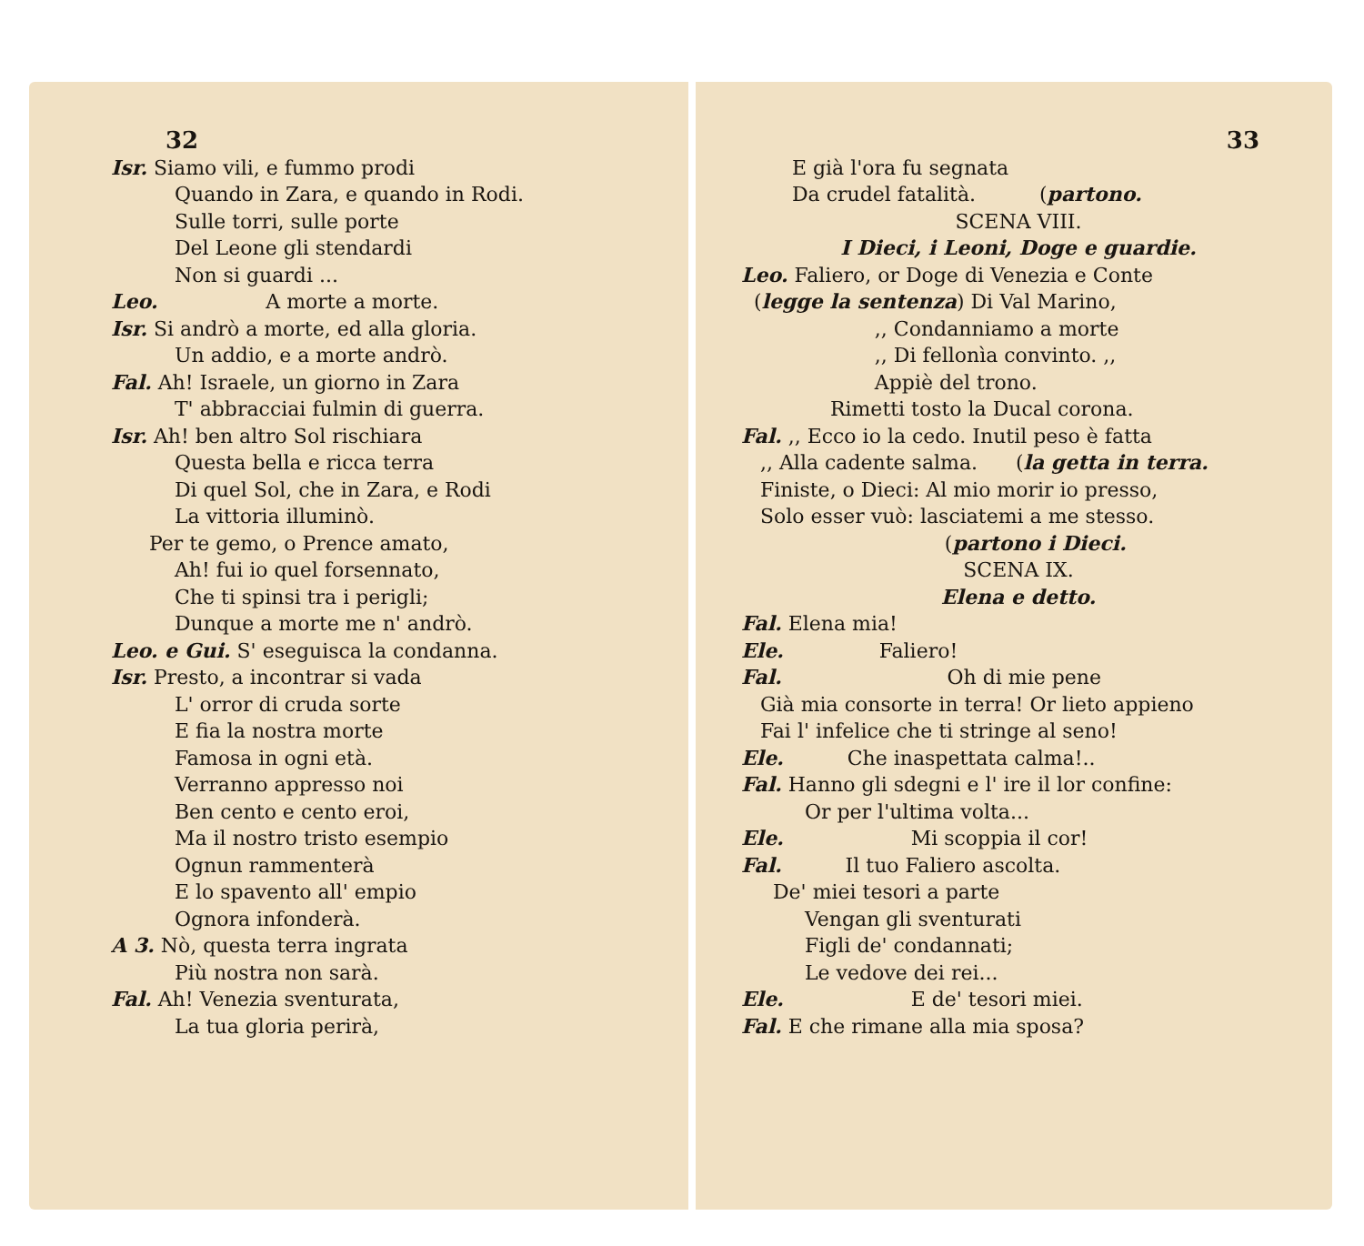32
Isr. Siamo vili, e fummo prodi
Quando in Zara, e quando in Rodi.
Sulle torri, sulle porte
Del Leone gli stendardi
Non si guardi ...
Leo. A morte a morte.
Isr. Si andrò a morte, ed alla gloria.
Un addio, e a morte andrò.
Fal. Ah! Israele, un giorno in Zara
T' abbracciai fulmin di guerra.
Isr. Ah! ben altro Sol rischiara
Questa bella e ricca terra
Di quel Sol, che in Zara, e Rodi
La vittoria illuminò.
Per te gemo, o Prence amato,
Ah! fui io quel forsennato,
Che ti spinsi tra i perigli;
Dunque a morte me n' andrò.
Leo. e Gui. S' eseguisca la condanna.
Isr. Presto, a incontrar si vada
L' orror di cruda sorte
E fia la nostra morte
Famosa in ogni età.
Verranno appresso noi
Ben cento e cento eroi,
Ma il nostro tristo esempio
Ognun rammenterà
E lo spavento all' empio
Ognora infonderà.
A 3. Nò, questa terra ingrata
Più nostra non sarà.
Fal. Ah! Venezia sventurata,
La tua gloria perirà,
33
E già l'ora fu segnata
Da crudel fatalità. (partono.
SCENA VIII.
I Dieci, i Leoni, Doge e guardie.
Leo. Faliero, or Doge di Venezia e Conte
(legge la sentenza) Di Val Marino,
,, Condanniamo a morte
,, Di fellonìa convinto. ,,
Appiè del trono.
Rimetti tosto la Ducal corona.
Fal. ,, Ecco io la cedo. Inutil peso è fatta
,, Alla cadente salma. (la getta in terra.
Finiste, o Dieci: Al mio morir io presso,
Solo esser vuò: lasciatemi a me stesso.
(partono i Dieci.
SCENA IX.
Elena e detto.
Fal. Elena mia!
Ele. Faliero!
Fal. Oh di mie pene
Già mia consorte in terra! Or lieto appieno
Fai l' infelice che ti stringe al seno!
Ele. Che inaspettata calma!..
Fal. Hanno gli sdegni e l' ire il lor confine:
Or per l'ultima volta...
Ele. Mi scoppia il cor!
Fal. Il tuo Faliero ascolta.
De' miei tesori a parte
Vengan gli sventurati
Figli de' condannati;
Le vedove dei rei...
Ele. E de' tesori miei.
Fal. E che rimane alla mia sposa?